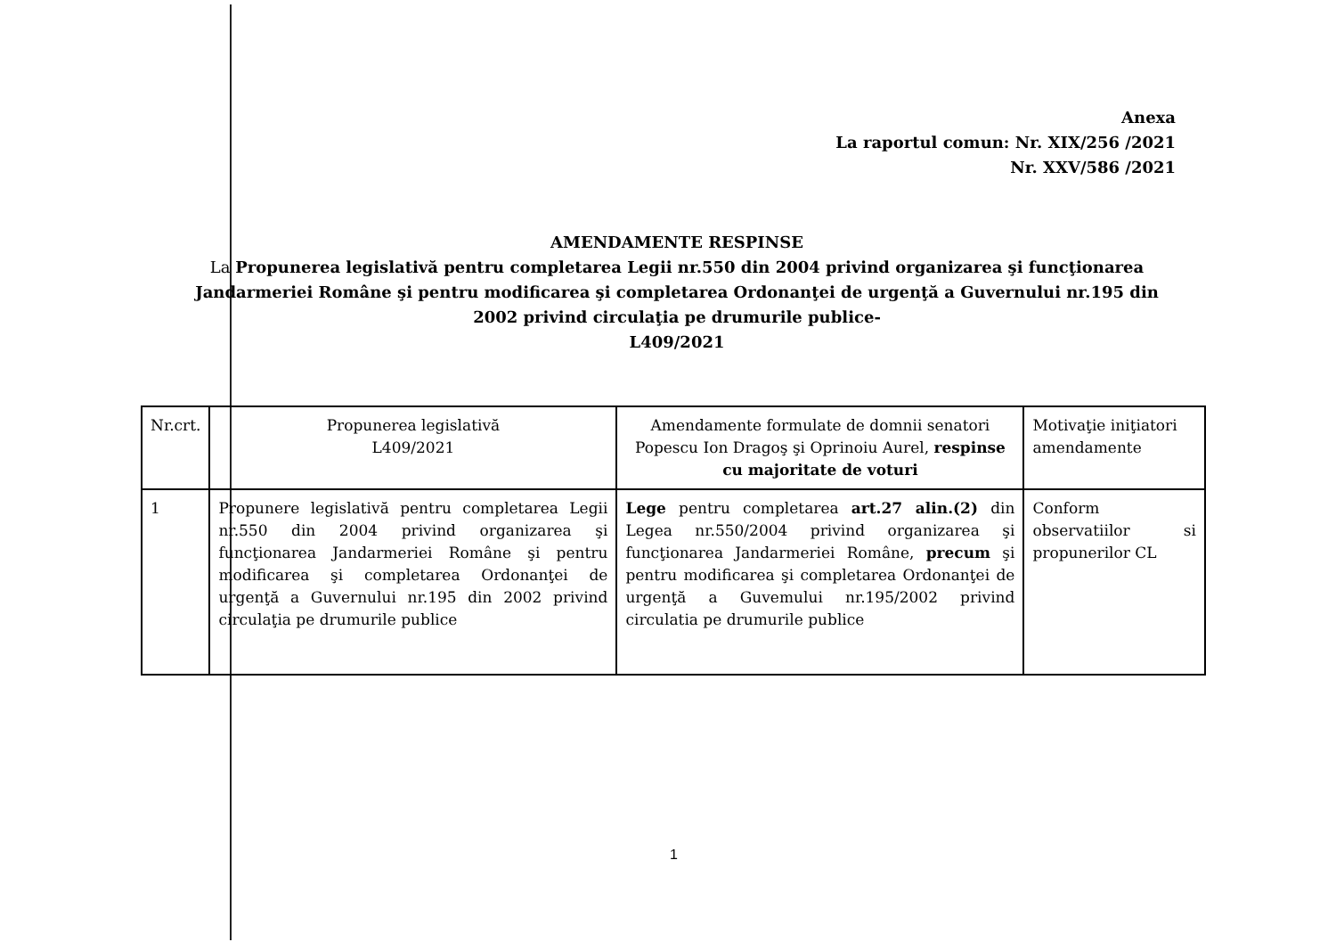Anexa
La raportul comun: Nr. XIX/256 /2021
Nr. XXV/586 /2021
AMENDAMENTE RESPINSE
La Propunerea legislativă pentru completarea Legii nr.550 din 2004 privind organizarea şi funcţionarea Jandarmeriei Române şi pentru modificarea şi completarea Ordonanţei de urgenţă a Guvernului nr.195 din 2002 privind circulaţia pe drumurile publice-
L409/2021
| Nr.crt. | Propunerea legislativă L409/2021 | Amendamente formulate de domnii senatori Popescu Ion Dragoş şi Oprinoiu Aurel, respinse cu majoritate de voturi | Motivaţie iniţiatori amendamente |
| --- | --- | --- | --- |
| 1 | Propunere legislativă pentru completarea Legii nr.550 din 2004 privind organizarea şi funcţionarea Jandarmeriei Române şi pentru modificarea şi completarea Ordonanţei de urgenţă a Guvernului nr.195 din 2002 privind circulaţia pe drumurile publice | Lege pentru completarea art.27 alin.(2) din Legea nr.550/2004 privind organizarea şi funcţionarea Jandarmeriei Române, precum şi pentru modificarea şi completarea Ordonanţei de urgenţă a Guvemului nr.195/2002 privind circulatia pe drumurile publice | Conform observatiilor si propunerilor CL |
1